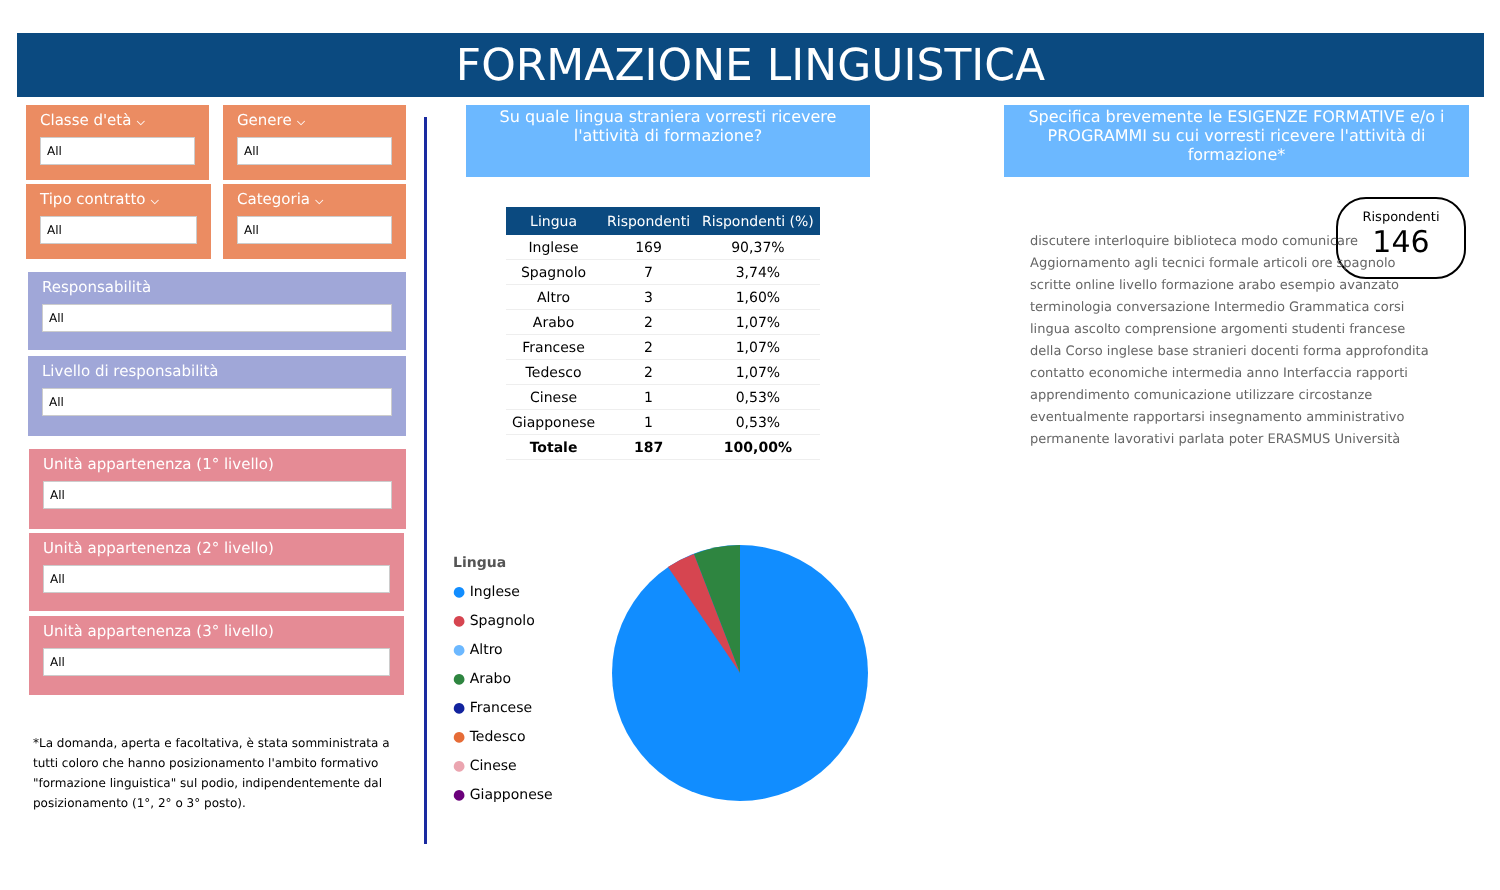FORMAZIONE LINGUISTICA
Classe d'età ⌵
All
Genere ⌵
All
Tipo contratto ⌵
All
Categoria ⌵
All
Responsabilità
All
Livello di responsabilità
All
Unità appartenenza (1° livello)
All
Unità appartenenza (2° livello)
All
Unità appartenenza (3° livello)
All
*La domanda, aperta e facoltativa, è stata somministrata a tutti coloro che hanno posizionamento l'ambito formativo "formazione linguistica" sul podio, indipendentemente dal posizionamento (1°, 2° o 3° posto).
Su quale lingua straniera vorresti ricevere l'attività di formazione?
Specifica brevemente le ESIGENZE FORMATIVE e/o i PROGRAMMI su cui vorresti ricevere l'attività di formazione*
| Lingua | Rispondenti | Rispondenti (%) |
| --- | --- | --- |
| Inglese | 169 | 90,37% |
| Spagnolo | 7 | 3,74% |
| Altro | 3 | 1,60% |
| Arabo | 2 | 1,07% |
| Francese | 2 | 1,07% |
| Tedesco | 2 | 1,07% |
| Cinese | 1 | 0,53% |
| Giapponese | 1 | 0,53% |
| Totale | 187 | 100,00% |
Lingua
● Inglese
● Spagnolo
● Altro
● Arabo
● Francese
● Tedesco
● Cinese
● Giapponese
Rispondenti
146
discutere interloquire biblioteca modo comunicare Aggiornamento agli tecnici formale articoli ore spagnolo scritte online livello formazione arabo esempio avanzato terminologia conversazione Intermedio Grammatica corsi lingua ascolto comprensione argomenti studenti francese della Corso inglese base stranieri docenti forma approfondita contatto economiche intermedia anno Interfaccia rapporti apprendimento comunicazione utilizzare circostanze eventualmente rapportarsi insegnamento amministrativo permanente lavorativi parlata poter ERASMUS Università